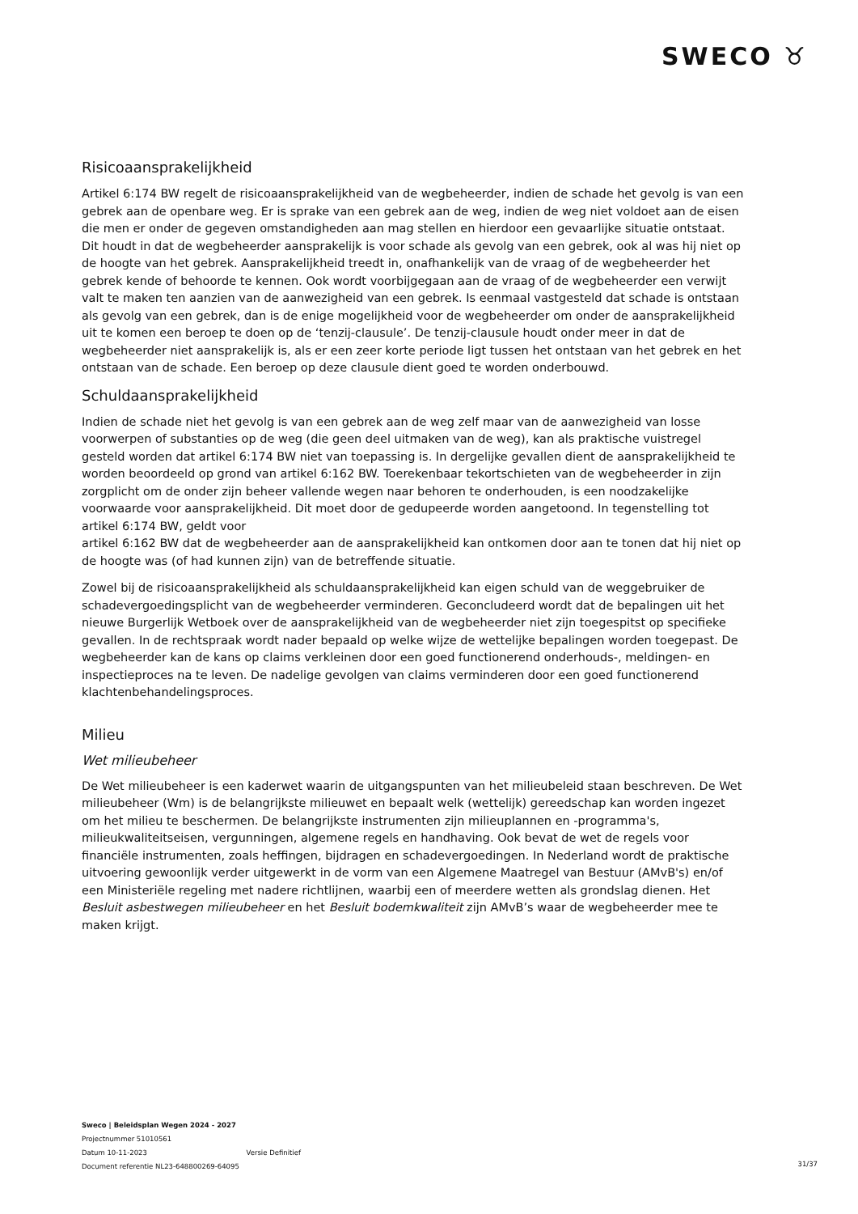SWECO ♉
Risicoaansprakelijkheid
Artikel 6:174 BW regelt de risicoaansprakelijkheid van de wegbeheerder, indien de schade het gevolg is van een gebrek aan de openbare weg. Er is sprake van een gebrek aan de weg, indien de weg niet voldoet aan de eisen die men er onder de gegeven omstandigheden aan mag stellen en hierdoor een gevaarlijke situatie ontstaat. Dit houdt in dat de wegbeheerder aansprakelijk is voor schade als gevolg van een gebrek, ook al was hij niet op de hoogte van het gebrek. Aansprakelijkheid treedt in, onafhankelijk van de vraag of de wegbeheerder het gebrek kende of behoorde te kennen. Ook wordt voorbijgegaan aan de vraag of de wegbeheerder een verwijt valt te maken ten aanzien van de aanwezigheid van een gebrek. Is eenmaal vastgesteld dat schade is ontstaan als gevolg van een gebrek, dan is de enige mogelijkheid voor de wegbeheerder om onder de aansprakelijkheid uit te komen een beroep te doen op de ‘tenzij-clausule’. De tenzij-clausule houdt onder meer in dat de wegbeheerder niet aansprakelijk is, als er een zeer korte periode ligt tussen het ontstaan van het gebrek en het ontstaan van de schade. Een beroep op deze clausule dient goed te worden onderbouwd.
Schuldaansprakelijkheid
Indien de schade niet het gevolg is van een gebrek aan de weg zelf maar van de aanwezigheid van losse voorwerpen of substanties op de weg (die geen deel uitmaken van de weg), kan als praktische vuistregel gesteld worden dat artikel 6:174 BW niet van toepassing is. In dergelijke gevallen dient de aansprakelijkheid te worden beoordeeld op grond van artikel 6:162 BW. Toerekenbaar tekortschieten van de wegbeheerder in zijn zorgplicht om de onder zijn beheer vallende wegen naar behoren te onderhouden, is een noodzakelijke voorwaarde voor aansprakelijkheid. Dit moet door de gedupeerde worden aangetoond. In tegenstelling tot artikel 6:174 BW, geldt voor
artikel 6:162 BW dat de wegbeheerder aan de aansprakelijkheid kan ontkomen door aan te tonen dat hij niet op de hoogte was (of had kunnen zijn) van de betreffende situatie.
Zowel bij de risicoaansprakelijkheid als schuldaansprakelijkheid kan eigen schuld van de weggebruiker de schadevergoedingsplicht van de wegbeheerder verminderen. Geconcludeerd wordt dat de bepalingen uit het nieuwe Burgerlijk Wetboek over de aansprakelijkheid van de wegbeheerder niet zijn toegespitst op specifieke gevallen. In de rechtspraak wordt nader bepaald op welke wijze de wettelijke bepalingen worden toegepast. De wegbeheerder kan de kans op claims verkleinen door een goed functionerend onderhouds-, meldingen- en inspectieproces na te leven. De nadelige gevolgen van claims verminderen door een goed functionerend klachtenbehandelingsproces.
Milieu
Wet milieubeheer
De Wet milieubeheer is een kaderwet waarin de uitgangspunten van het milieubeleid staan beschreven. De Wet milieubeheer (Wm) is de belangrijkste milieuwet en bepaalt welk (wettelijk) gereedschap kan worden ingezet om het milieu te beschermen. De belangrijkste instrumenten zijn milieuplannen en -programma's, milieukwaliteitseisen, vergunningen, algemene regels en handhaving. Ook bevat de wet de regels voor financiële instrumenten, zoals heffingen, bijdragen en schadevergoedingen. In Nederland wordt de praktische uitvoering gewoonlijk verder uitgewerkt in de vorm van een Algemene Maatregel van Bestuur (AMvB's) en/of een Ministeriële regeling met nadere richtlijnen, waarbij een of meerdere wetten als grondslag dienen. Het Besluit asbestwegen milieubeheer en het Besluit bodemkwaliteit zijn AMvB’s waar de wegbeheerder mee te maken krijgt.
Sweco | Beleidsplan Wegen 2024 - 2027
Projectnummer 51010561
Datum 10-11-2023 Versie Definitief
Document referentie NL23-648800269-64095
31/37